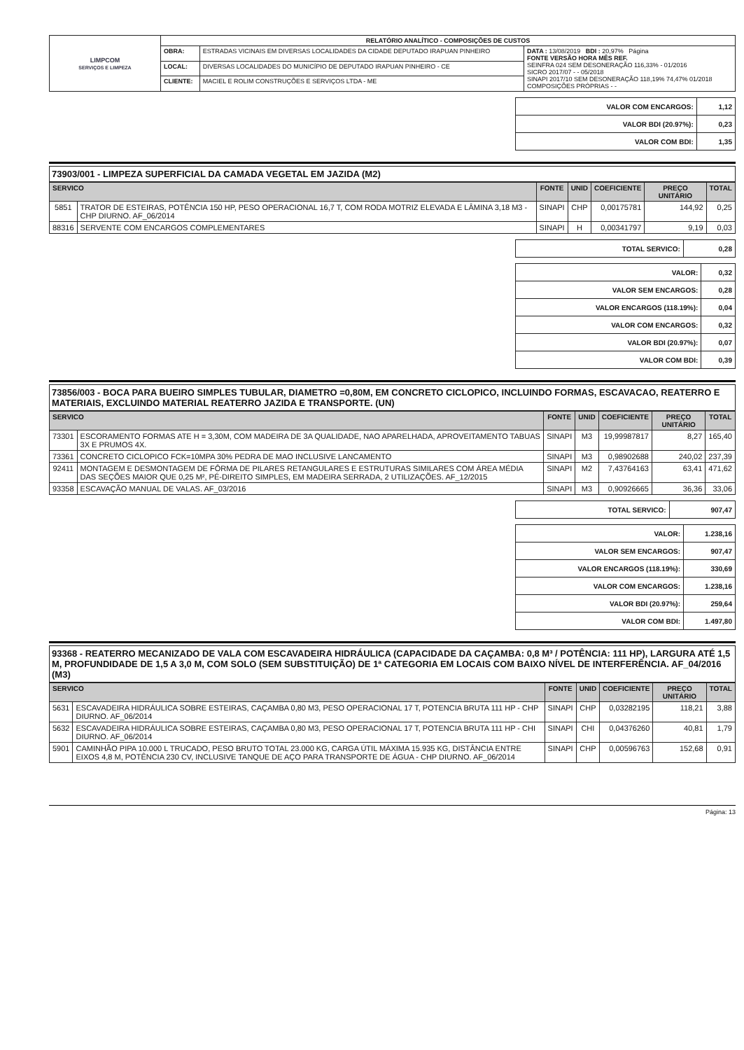| LIMPCOM SERVIÇOS E LIMPEZA | RELATÓRIO ANALÍTICO - COMPOSIÇÕES DE CUSTOS | | |
| | OBRA: | ESTRADAS VICINAIS EM DIVERSAS LOCALIDADES DA CIDADE DEPUTADO IRAPUAN PINHEIRO | DATA : 13/08/2019 BDI : 20,97% Página FONTE VERSÃO HORA MÊS REF. SEINFRA 024 SEM DESONERAÇÃO 116,33% - 01/2016 SICRO 2017/07 - - 05/2018 SINAPI 2017/10 SEM DESONERAÇÃO 118,19% 74,47% 01/2018 COMPOSIÇÕES PRÓPRIAS - - |
| | LOCAL: | DIVERSAS LOCALIDADES DO MUNICÍPIO DE DEPUTADO IRAPUAN PINHEIRO - CE | |
| | CLIENTE: | MACIEL E ROLIM CONSTRUÇÕES E SERVIÇOS LTDA - ME | |
| VALOR COM ENCARGOS: | 1,12 |
| VALOR BDI (20.97%): | 0,23 |
| VALOR COM BDI: | 1,35 |
73903/001 - LIMPEZA SUPERFICIAL DA CAMADA VEGETAL EM JAZIDA (M2)
| SERVICO | | FONTE | UNID | COEFICIENTE | PREÇO UNITÁRIO | TOTAL |
| --- | --- | --- | --- | --- | --- | --- |
| 5851 | TRATOR DE ESTEIRAS, POTÊNCIA 150 HP, PESO OPERACIONAL 16,7 T, COM RODA MOTRIZ ELEVADA E LÂMINA 3,18 M3 - CHP DIURNO. AF_06/2014 | SINAPI | CHP | 0,00175781 | 144,92 | 0,25 |
| 88316 | SERVENTE COM ENCARGOS COMPLEMENTARES | SINAPI | H | 0,00341797 | 9,19 | 0,03 |
| TOTAL SERVICO: | 0,28 |
| VALOR: | 0,32 |
| VALOR SEM ENCARGOS: | 0,28 |
| VALOR ENCARGOS (118.19%): | 0,04 |
| VALOR COM ENCARGOS: | 0,32 |
| VALOR BDI (20.97%): | 0,07 |
| VALOR COM BDI: | 0,39 |
73856/003 - BOCA PARA BUEIRO SIMPLES TUBULAR, DIAMETRO =0,80M, EM CONCRETO CICLOPICO, INCLUINDO FORMAS, ESCAVACAO, REATERRO E MATERIAIS, EXCLUINDO MATERIAL REATERRO JAZIDA E TRANSPORTE. (UN)
| SERVICO | | FONTE | UNID | COEFICIENTE | PREÇO UNITÁRIO | TOTAL |
| --- | --- | --- | --- | --- | --- | --- |
| 73301 | ESCORAMENTO FORMAS ATE H = 3,30M, COM MADEIRA DE 3A QUALIDADE, NAO APARELHADA, APROVEITAMENTO TABUAS 3X E PRUMOS 4X. | SINAPI | M3 | 19,99987817 | 8,27 | 165,40 |
| 73361 | CONCRETO CICLOPICO FCK=10MPA 30% PEDRA DE MAO INCLUSIVE LANCAMENTO | SINAPI | M3 | 0,98902688 | 240,02 | 237,39 |
| 92411 | MONTAGEM E DESMONTAGEM DE FÔRMA DE PILARES RETANGULARES E ESTRUTURAS SIMILARES COM ÁREA MÉDIA DAS SEÇÕES MAIOR QUE 0,25 M², PÉ-DIREITO SIMPLES, EM MADEIRA SERRADA, 2 UTILIZAÇÕES. AF_12/2015 | SINAPI | M2 | 7,43764163 | 63,41 | 471,62 |
| 93358 | ESCAVAÇÃO MANUAL DE VALAS. AF_03/2016 | SINAPI | M3 | 0,90926665 | 36,36 | 33,06 |
| TOTAL SERVICO: | 907,47 |
| VALOR: | 1.238,16 |
| VALOR SEM ENCARGOS: | 907,47 |
| VALOR ENCARGOS (118.19%): | 330,69 |
| VALOR COM ENCARGOS: | 1.238,16 |
| VALOR BDI (20.97%): | 259,64 |
| VALOR COM BDI: | 1.497,80 |
93368 - REATERRO MECANIZADO DE VALA COM ESCAVADEIRA HIDRÁULICA (CAPACIDADE DA CAÇAMBA: 0,8 M³ / POTÊNCIA: 111 HP), LARGURA ATÉ 1,5 M, PROFUNDIDADE DE 1,5 A 3,0 M, COM SOLO (SEM SUBSTITUIÇÃO) DE 1ª CATEGORIA EM LOCAIS COM BAIXO NÍVEL DE INTERFERÊNCIA. AF_04/2016 (M3)
| SERVICO | | FONTE | UNID | COEFICIENTE | PREÇO UNITÁRIO | TOTAL |
| --- | --- | --- | --- | --- | --- | --- |
| 5631 | ESCAVADEIRA HIDRÁULICA SOBRE ESTEIRAS, CAÇAMBA 0,80 M3, PESO OPERACIONAL 17 T, POTENCIA BRUTA 111 HP - CHP DIURNO. AF_06/2014 | SINAPI | CHP | 0,03282195 | 118,21 | 3,88 |
| 5632 | ESCAVADEIRA HIDRÁULICA SOBRE ESTEIRAS, CAÇAMBA 0,80 M3, PESO OPERACIONAL 17 T, POTENCIA BRUTA 111 HP - CHI DIURNO. AF_06/2014 | SINAPI | CHI | 0,04376260 | 40,81 | 1,79 |
| 5901 | CAMINHÃO PIPA 10.000 L TRUCADO, PESO BRUTO TOTAL 23.000 KG, CARGA ÚTIL MÁXIMA 15.935 KG, DISTÂNCIA ENTRE EIXOS 4,8 M, POTÊNCIA 230 CV, INCLUSIVE TANQUE DE AÇO PARA TRANSPORTE DE ÁGUA - CHP DIURNO. AF_06/2014 | SINAPI | CHP | 0,00596763 | 152,68 | 0,91 |
Página: 13